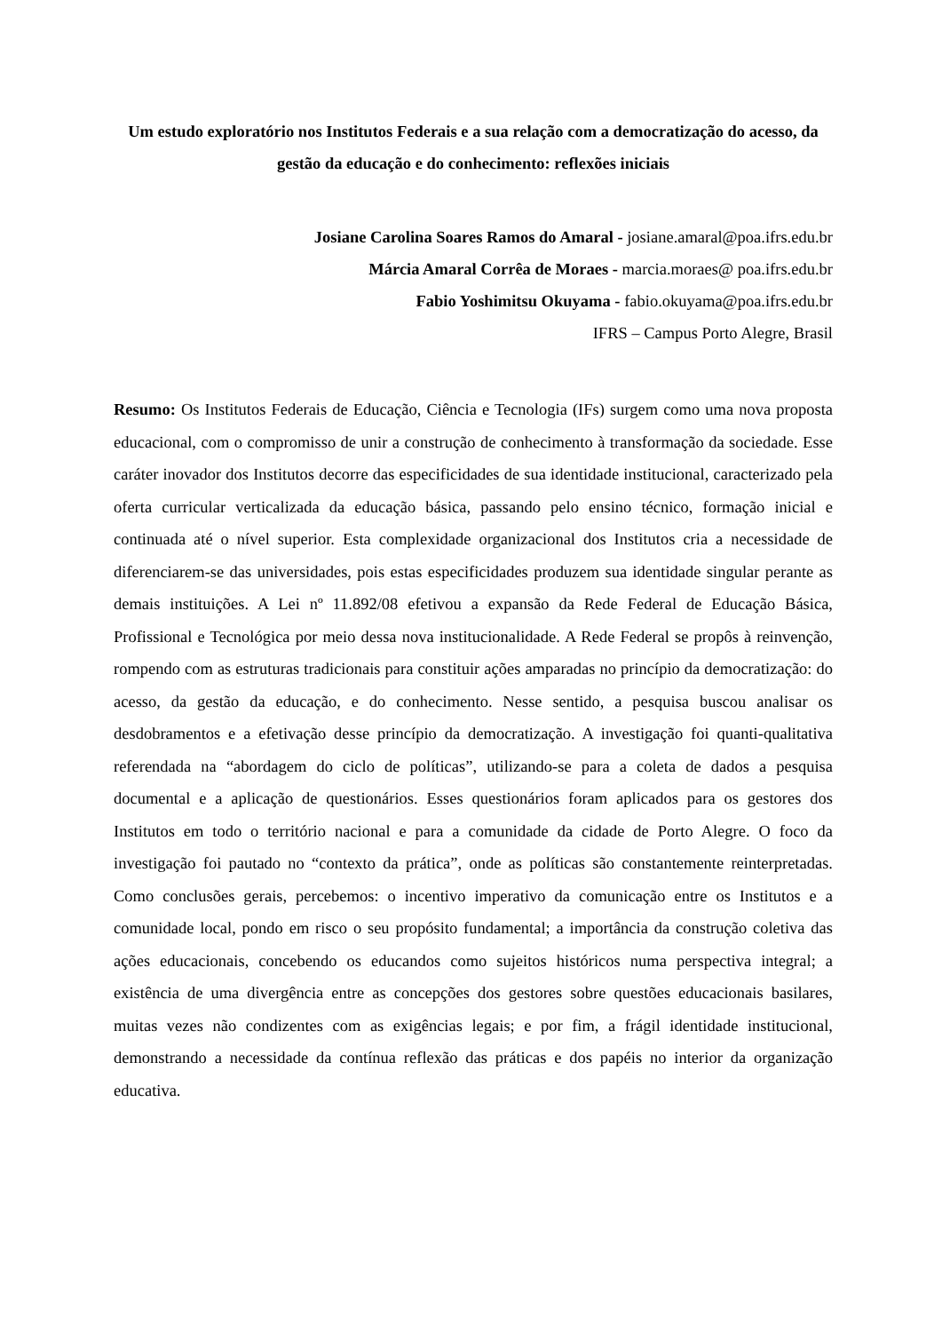Um estudo exploratório nos Institutos Federais e a sua relação com a democratização do acesso, da gestão da educação e do conhecimento: reflexões iniciais
Josiane Carolina Soares Ramos do Amaral - josiane.amaral@poa.ifrs.edu.br
Márcia Amaral Corrêa de Moraes - marcia.moraes@ poa.ifrs.edu.br
Fabio Yoshimitsu Okuyama - fabio.okuyama@poa.ifrs.edu.br
IFRS – Campus Porto Alegre, Brasil
Resumo: Os Institutos Federais de Educação, Ciência e Tecnologia (IFs) surgem como uma nova proposta educacional, com o compromisso de unir a construção de conhecimento à transformação da sociedade. Esse caráter inovador dos Institutos decorre das especificidades de sua identidade institucional, caracterizado pela oferta curricular verticalizada da educação básica, passando pelo ensino técnico, formação inicial e continuada até o nível superior. Esta complexidade organizacional dos Institutos cria a necessidade de diferenciarem-se das universidades, pois estas especificidades produzem sua identidade singular perante as demais instituições. A Lei nº 11.892/08 efetivou a expansão da Rede Federal de Educação Básica, Profissional e Tecnológica por meio dessa nova institucionalidade. A Rede Federal se propôs à reinvenção, rompendo com as estruturas tradicionais para constituir ações amparadas no princípio da democratização: do acesso, da gestão da educação, e do conhecimento. Nesse sentido, a pesquisa buscou analisar os desdobramentos e a efetivação desse princípio da democratização. A investigação foi quanti-qualitativa referendada na “abordagem do ciclo de políticas”, utilizando-se para a coleta de dados a pesquisa documental e a aplicação de questionários. Esses questionários foram aplicados para os gestores dos Institutos em todo o território nacional e para a comunidade da cidade de Porto Alegre. O foco da investigação foi pautado no “contexto da prática”, onde as políticas são constantemente reinterpretadas. Como conclusões gerais, percebemos: o incentivo imperativo da comunicação entre os Institutos e a comunidade local, pondo em risco o seu propósito fundamental; a importância da construção coletiva das ações educacionais, concebendo os educandos como sujeitos históricos numa perspectiva integral; a existência de uma divergência entre as concepções dos gestores sobre questões educacionais basilares, muitas vezes não condizentes com as exigências legais; e por fim, a frágil identidade institucional, demonstrando a necessidade da contínua reflexão das práticas e dos papéis no interior da organização educativa.